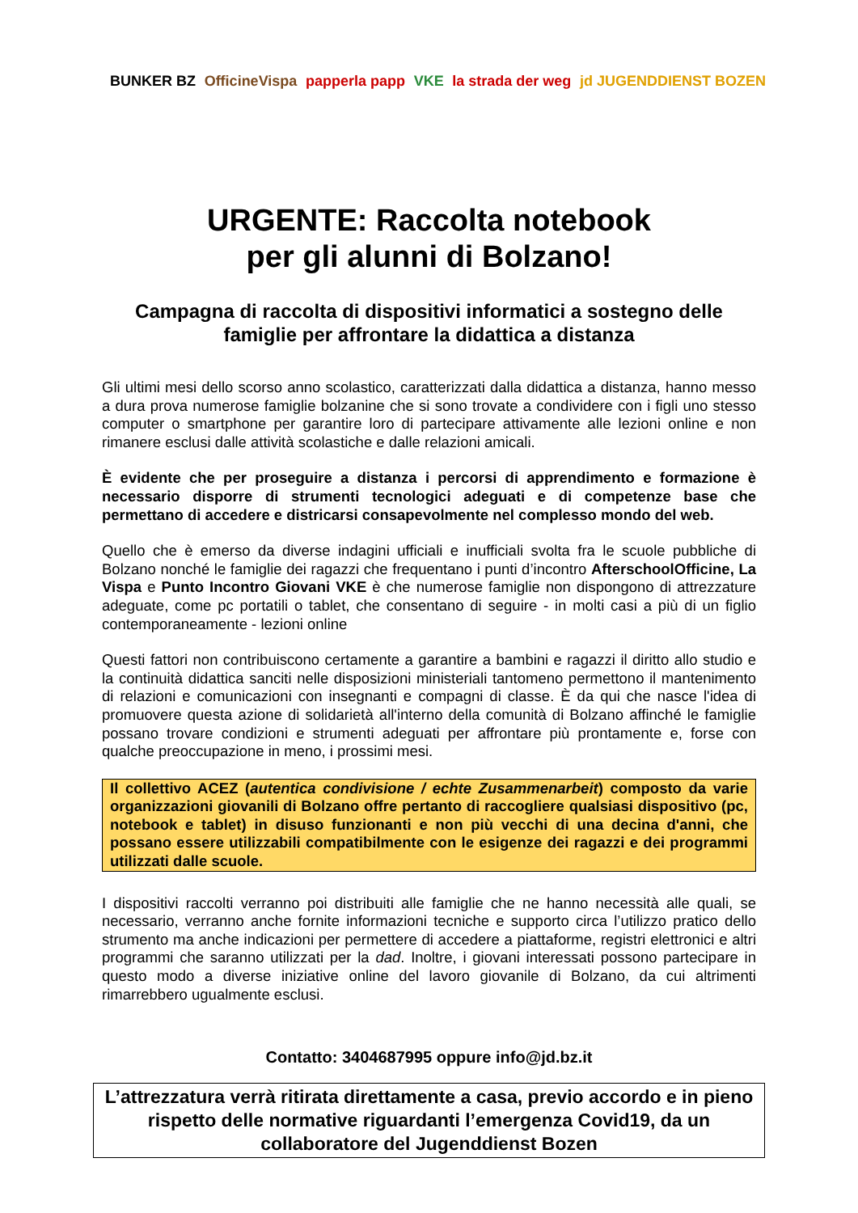BUNKER BZ OfficineVispa papperla papp VKE la strada der weg jd JUGENDDIENST BOZEN
URGENTE: Raccolta notebook
per gli alunni di Bolzano!
Campagna di raccolta di dispositivi informatici a sostegno delle famiglie per affrontare la didattica a distanza
Gli ultimi mesi dello scorso anno scolastico, caratterizzati dalla didattica a distanza, hanno messo a dura prova numerose famiglie bolzanine che si sono trovate a condividere con i figli uno stesso computer o smartphone per garantire loro di partecipare attivamente alle lezioni online e non rimanere esclusi dalle attività scolastiche e dalle relazioni amicali.
È evidente che per proseguire a distanza i percorsi di apprendimento e formazione è necessario disporre di strumenti tecnologici adeguati e di competenze base che permettano di accedere e districarsi consapevolmente nel complesso mondo del web.
Quello che è emerso da diverse indagini ufficiali e inufficiali svolta fra le scuole pubbliche di Bolzano nonché le famiglie dei ragazzi che frequentano i punti d’incontro AfterschoolOfficine, La Vispa e Punto Incontro Giovani VKE è che numerose famiglie non dispongono di attrezzature adeguate, come pc portatili o tablet, che consentano di seguire - in molti casi a più di un figlio contemporaneamente - lezioni online
Questi fattori non contribuiscono certamente a garantire a bambini e ragazzi il diritto allo studio e la continuità didattica sanciti nelle disposizioni ministeriali tantomeno permettono il mantenimento di relazioni e comunicazioni con insegnanti e compagni di classe. È da qui che nasce l'idea di promuovere questa azione di solidarietà all'interno della comunità di Bolzano affinché le famiglie possano trovare condizioni e strumenti adeguati per affrontare più prontamente e, forse con qualche preoccupazione in meno, i prossimi mesi.
Il collettivo ACEZ (autentica condivisione / echte Zusammenarbeit) composto da varie organizzazioni giovanili di Bolzano offre pertanto di raccogliere qualsiasi dispositivo (pc, notebook e tablet) in disuso funzionanti e non più vecchi di una decina d'anni, che possano essere utilizzabili compatibilmente con le esigenze dei ragazzi e dei programmi utilizzati dalle scuole.
I dispositivi raccolti verranno poi distribuiti alle famiglie che ne hanno necessità alle quali, se necessario, verranno anche fornite informazioni tecniche e supporto circa l’utilizzo pratico dello strumento ma anche indicazioni per permettere di accedere a piattaforme, registri elettronici e altri programmi che saranno utilizzati per la dad. Inoltre, i giovani interessati possono partecipare in questo modo a diverse iniziative online del lavoro giovanile di Bolzano, da cui altrimenti rimarrebbero ugualmente esclusi.
Contatto: 3404687995 oppure info@jd.bz.it
L’attrezzatura verrà ritirata direttamente a casa, previo accordo e in pieno rispetto delle normative riguardanti l’emergenza Covid19, da un collaboratore del Jugenddienst Bozen